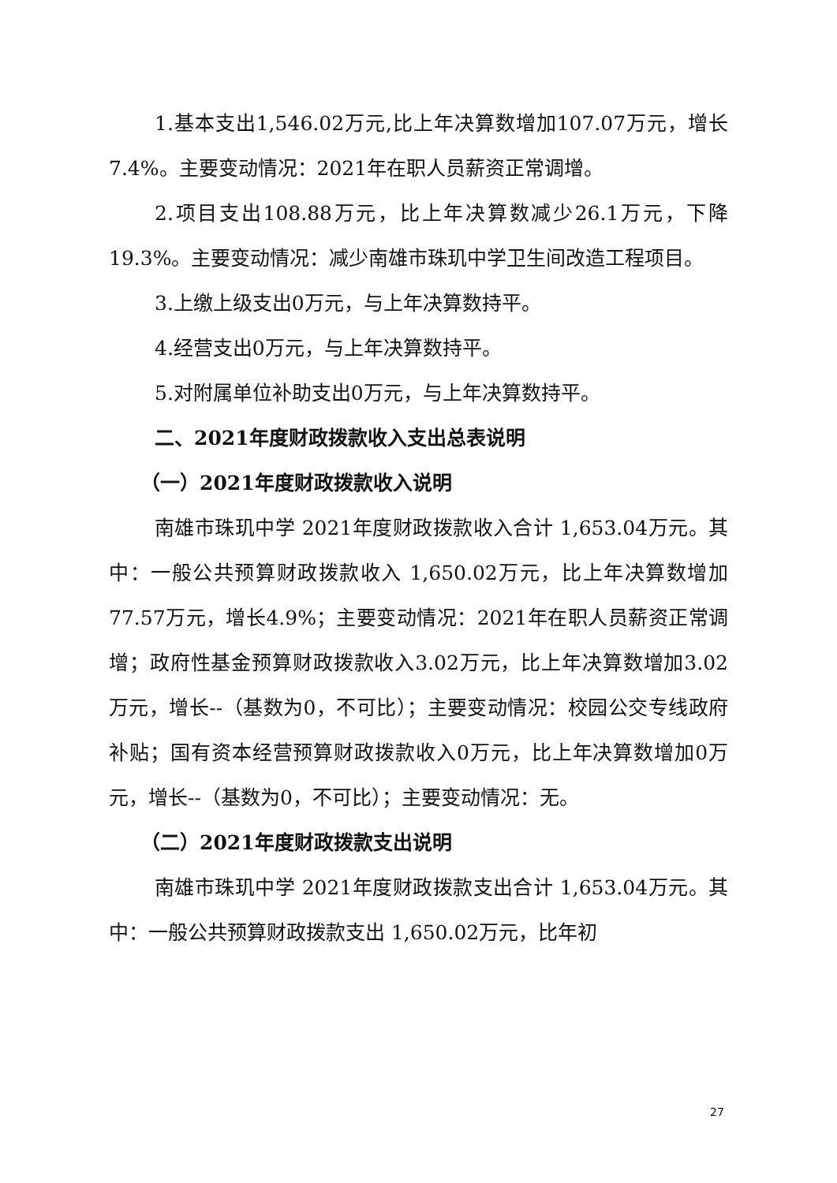1.基本支出1,546.02万元,比上年决算数增加107.07万元，增长7.4%。主要变动情况：2021年在职人员薪资正常调增。
2.项目支出108.88万元，比上年决算数减少26.1万元，下降19.3%。主要变动情况：减少南雄市珠玑中学卫生间改造工程项目。
3.上缴上级支出0万元，与上年决算数持平。
4.经营支出0万元，与上年决算数持平。
5.对附属单位补助支出0万元，与上年决算数持平。
二、2021年度财政拨款收入支出总表说明
（一）2021年度财政拨款收入说明
南雄市珠玑中学 2021年度财政拨款收入合计 1,653.04万元。其中：一般公共预算财政拨款收入 1,650.02万元，比上年决算数增加77.57万元，增长4.9%；主要变动情况：2021年在职人员薪资正常调增；政府性基金预算财政拨款收入3.02万元，比上年决算数增加3.02万元，增长--（基数为0，不可比）；主要变动情况：校园公交专线政府补贴；国有资本经营预算财政拨款收入0万元，比上年决算数增加0万元，增长--（基数为0，不可比）；主要变动情况：无。
（二）2021年度财政拨款支出说明
南雄市珠玑中学 2021年度财政拨款支出合计 1,653.04万元。其中：一般公共预算财政拨款支出 1,650.02万元，比年初
27